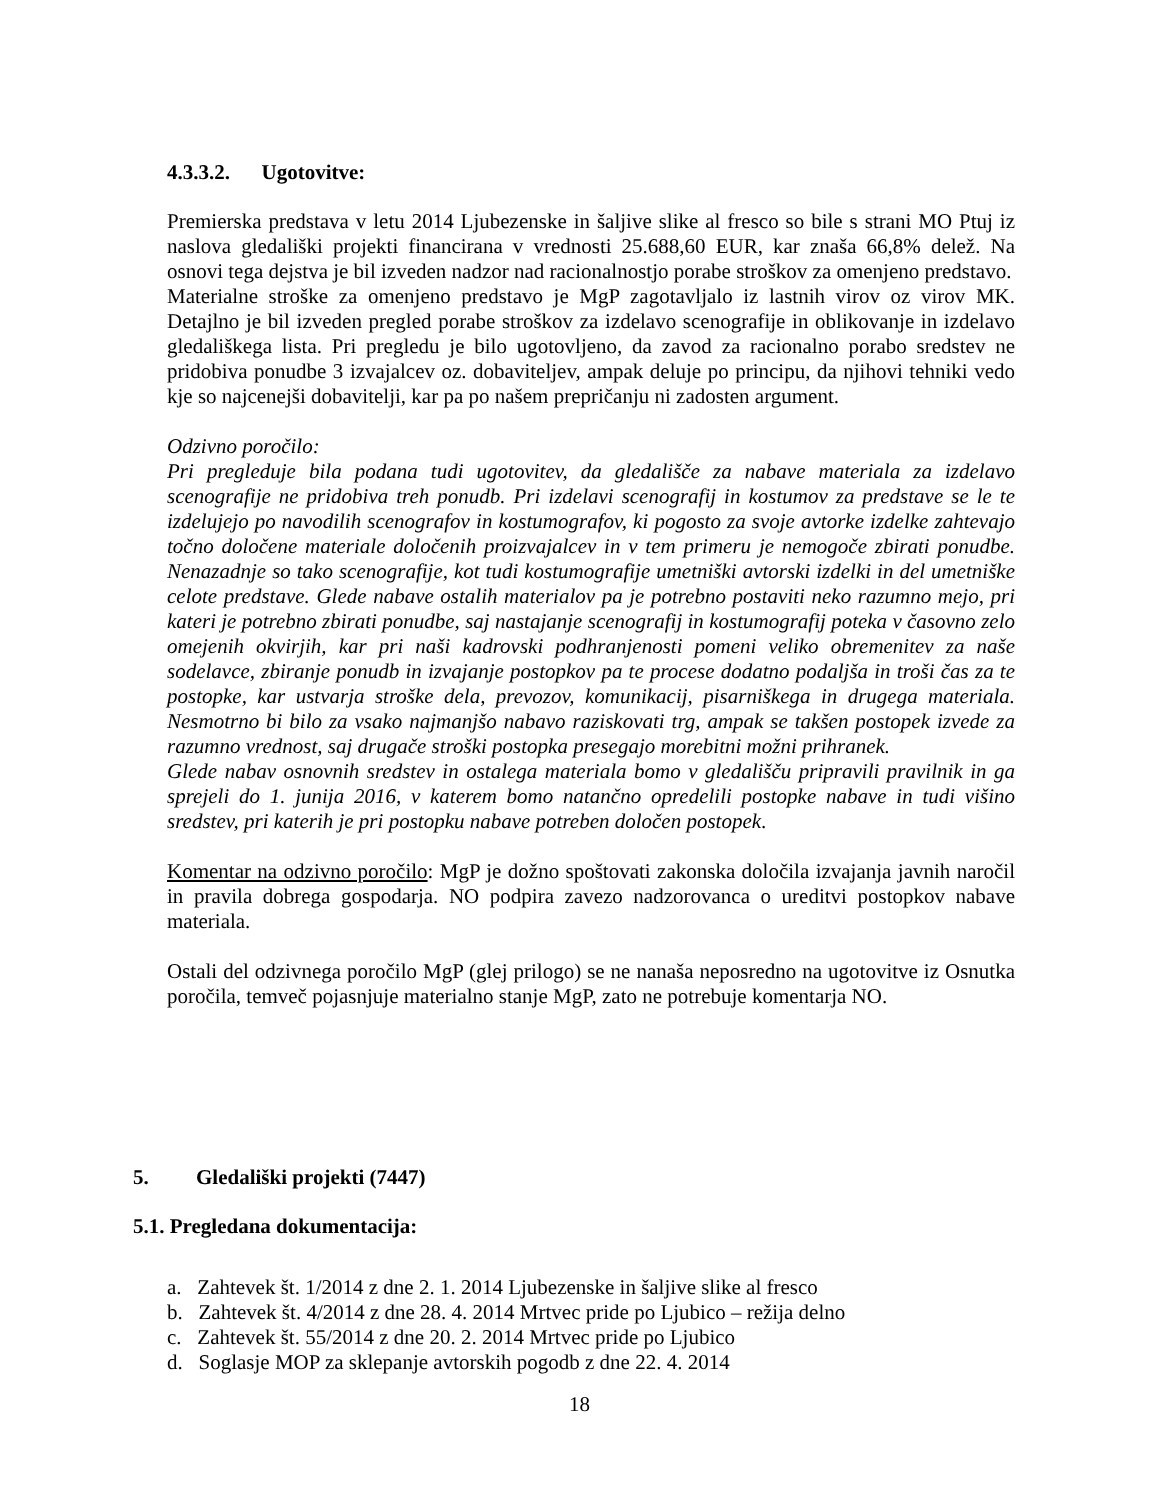4.3.3.2. Ugotovitve:
Premierska predstava v letu 2014 Ljubezenske in šaljive slike al fresco so bile s strani MO Ptuj iz naslova gledališki projekti financirana v vrednosti 25.688,60 EUR, kar znaša 66,8% delež. Na osnovi tega dejstva je bil izveden nadzor nad racionalnostjo porabe stroškov za omenjeno predstavo.
Materialne stroške za omenjeno predstavo je MgP zagotavljalo iz lastnih virov oz virov MK. Detajlno je bil izveden pregled porabe stroškov za izdelavo scenografije in oblikovanje in izdelavo gledališkega lista. Pri pregledu je bilo ugotovljeno, da zavod za racionalno porabo sredstev ne pridobiva ponudbe 3 izvajalcev oz. dobaviteljev, ampak deluje po principu, da njihovi tehniki vedo kje so najcenejši dobavitelji, kar pa po našem prepričanju ni zadosten argument.
Odzivno poročilo:
Pri pregleduje bila podana tudi ugotovitev, da gledališče za nabave materiala za izdelavo scenografije ne pridobiva treh ponudb. Pri izdelavi scenografij in kostumov za predstave se le te izdelujejo po navodilih scenografov in kostumografov, ki pogosto za svoje avtorke izdelke zahtevajo točno določene materiale določenih proizvajalcev in v tem primeru je nemogoče zbirati ponudbe. Nenazadnje so tako scenografije, kot tudi kostumografije umetniški avtorski izdelki in del umetniške celote predstave. Glede nabave ostalih materialov pa je potrebno postaviti neko razumno mejo, pri kateri je potrebno zbirati ponudbe, saj nastajanje scenografij in kostumografij poteka v časovno zelo omejenih okvirjih, kar pri naši kadrovski podhranjenosti pomeni veliko obremenitev za naše sodelavce, zbiranje ponudb in izvajanje postopkov pa te procese dodatno podaljša in troši čas za te postopke, kar ustvarja stroške dela, prevozov, komunikacij, pisarniškega in drugega materiala. Nesmotrno bi bilo za vsako najmanjšo nabavo raziskovati trg, ampak se takšen postopek izvede za razumno vrednost, saj drugače stroški postopka presegajo morebitni možni prihranek.
Glede nabav osnovnih sredstev in ostalega materiala bomo v gledališču pripravili pravilnik in ga sprejeli do 1. junija 2016, v katerem bomo natančno opredelili postopke nabave in tudi višino sredstev, pri katerih je pri postopku nabave potreben določen postopek.
Komentar na odzivno poročilo: MgP je dožno spoštovati zakonska določila izvajanja javnih naročil in pravila dobrega gospodarja. NO podpira zavezo nadzorovanca o ureditvi postopkov nabave materiala.
Ostali del odzivnega poročilo MgP (glej prilogo) se ne nanaša neposredno na ugotovitve iz Osnutka poročila, temveč pojasnjuje materialno stanje MgP, zato ne potrebuje komentarja NO.
5. Gledališki projekti (7447)
5.1. Pregledana dokumentacija:
a. Zahtevek št. 1/2014 z dne 2. 1. 2014 Ljubezenske in šaljive slike al fresco
b. Zahtevek št. 4/2014 z dne 28. 4. 2014 Mrtvec pride po Ljubico – režija delno
c. Zahtevek št. 55/2014 z dne 20. 2. 2014 Mrtvec pride po Ljubico
d. Soglasje MOP za sklepanje avtorskih pogodb z dne 22. 4. 2014
18